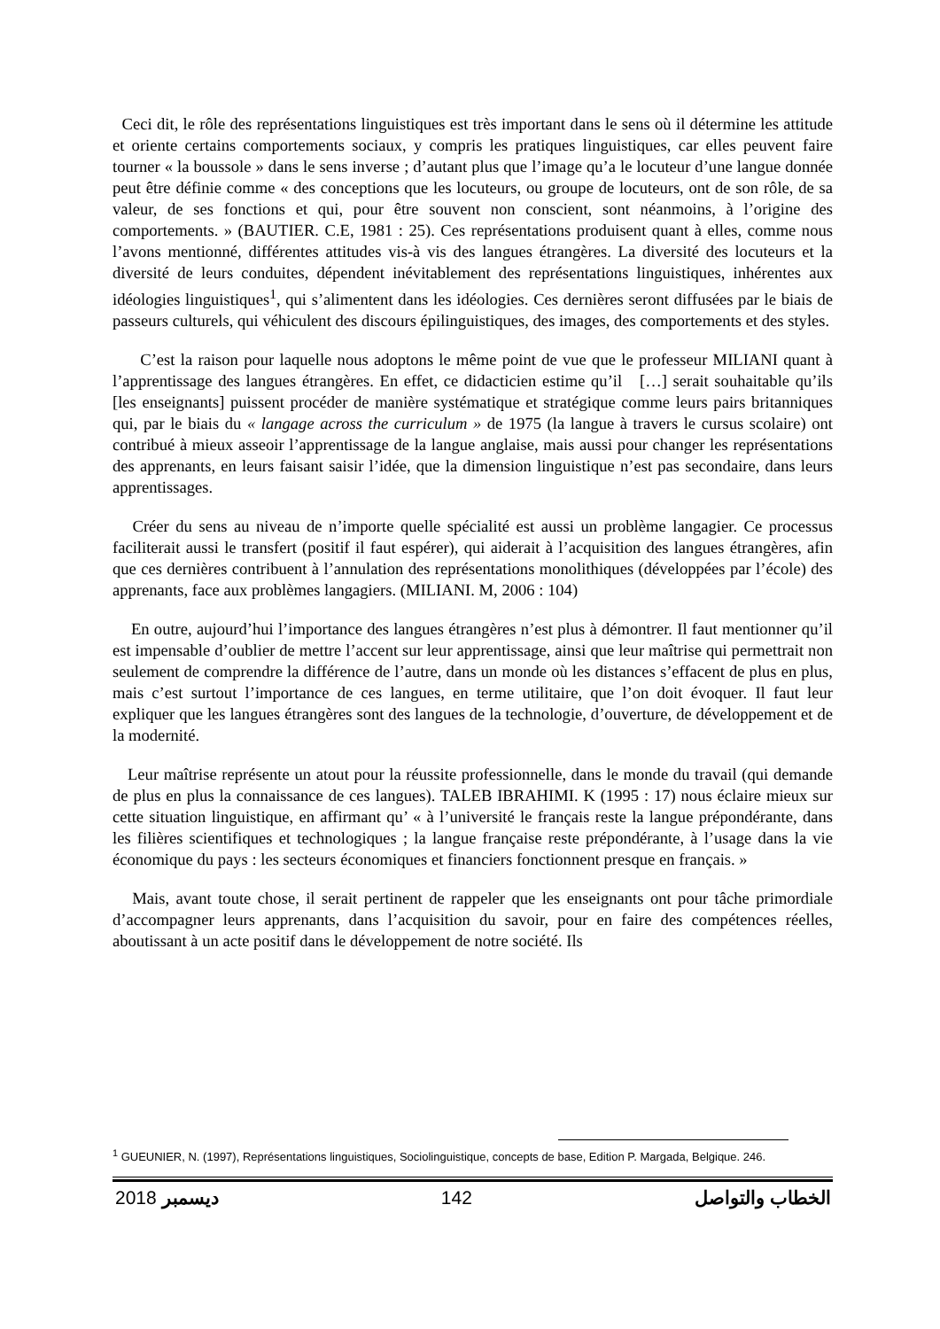Ceci dit, le rôle des représentations linguistiques est très important dans le sens où il détermine les attitude et oriente certains comportements sociaux, y compris les pratiques linguistiques, car elles peuvent faire tourner « la boussole » dans le sens inverse ; d’autant plus que l’image qu’a le locuteur d’une langue donnée peut être définie comme « des conceptions que les locuteurs, ou groupe de locuteurs, ont de son rôle, de sa valeur, de ses fonctions et qui, pour être souvent non conscient, sont néanmoins, à l’origine des comportements. » (BAUTIER. C.E, 1981 : 25). Ces représentations produisent quant à elles, comme nous l’avons mentionné, différentes attitudes vis-à vis des langues étrangères. La diversité des locuteurs et la diversité de leurs conduites, dépendent inévitablement des représentations linguistiques, inhérentes aux idéologies linguistiques<sup>1</sup>, qui s’alimentent dans les idéologies. Ces dernières seront diffusées par le biais de passeurs culturels, qui véhiculent des discours épilinguistiques, des images, des comportements et des styles.
C’est la raison pour laquelle nous adoptons le même point de vue que le professeur MILIANI quant à l’apprentissage des langues étrangères. En effet, ce didacticien estime qu’il […] serait souhaitable qu’ils [les enseignants] puissent procéder de manière systématique et stratégique comme leurs pairs britanniques qui, par le biais du « langage across the curriculum » de 1975 (la langue à travers le cursus scolaire) ont contribué à mieux asseoir l’apprentissage de la langue anglaise, mais aussi pour changer les représentations des apprenants, en leurs faisant saisir l’idée, que la dimension linguistique n’est pas secondaire, dans leurs apprentissages.
Créer du sens au niveau de n’importe quelle spécialité est aussi un problème langagier. Ce processus faciliterait aussi le transfert (positif il faut espérer), qui aiderait à l’acquisition des langues étrangères, afin que ces dernières contribuent à l’annulation des représentations monolithiques (développées par l’école) des apprenants, face aux problèmes langagiers. (MILIANI. M, 2006 : 104)
En outre, aujourd’hui l’importance des langues étrangères n’est plus à démontrer. Il faut mentionner qu’il est impensable d’oublier de mettre l’accent sur leur apprentissage, ainsi que leur maîtrise qui permettrait non seulement de comprendre la différence de l’autre, dans un monde où les distances s’effacent de plus en plus, mais c’est surtout l’importance de ces langues, en terme utilitaire, que l’on doit évoquer. Il faut leur expliquer que les langues étrangères sont des langues de la technologie, d’ouverture, de développement et de la modernité.
Leur maîtrise représente un atout pour la réussite professionnelle, dans le monde du travail (qui demande de plus en plus la connaissance de ces langues). TALEB IBRAHIMI. K (1995 : 17) nous éclaire mieux sur cette situation linguistique, en affirmant qu’ « à l’université le français reste la langue prépondérante, dans les filières scientifiques et technologiques ; la langue française reste prépondérante, à l’usage dans la vie économique du pays : les secteurs économiques et financiers fonctionnent presque en français. »
Mais, avant toute chose, il serait pertinent de rappeler que les enseignants ont pour tâche primordiale d’accompagner leurs apprenants, dans l’acquisition du savoir, pour en faire des compétences réelles, aboutissant à un acte positif dans le développement de notre société. Ils
<sup>1</sup> GUEUNIER, N. (1997), Représentations linguistiques, Sociolinguistique, concepts de base, Edition P. Margada, Belgique. 246.
2018 ديسمبر 142 الخطاب والتواصل